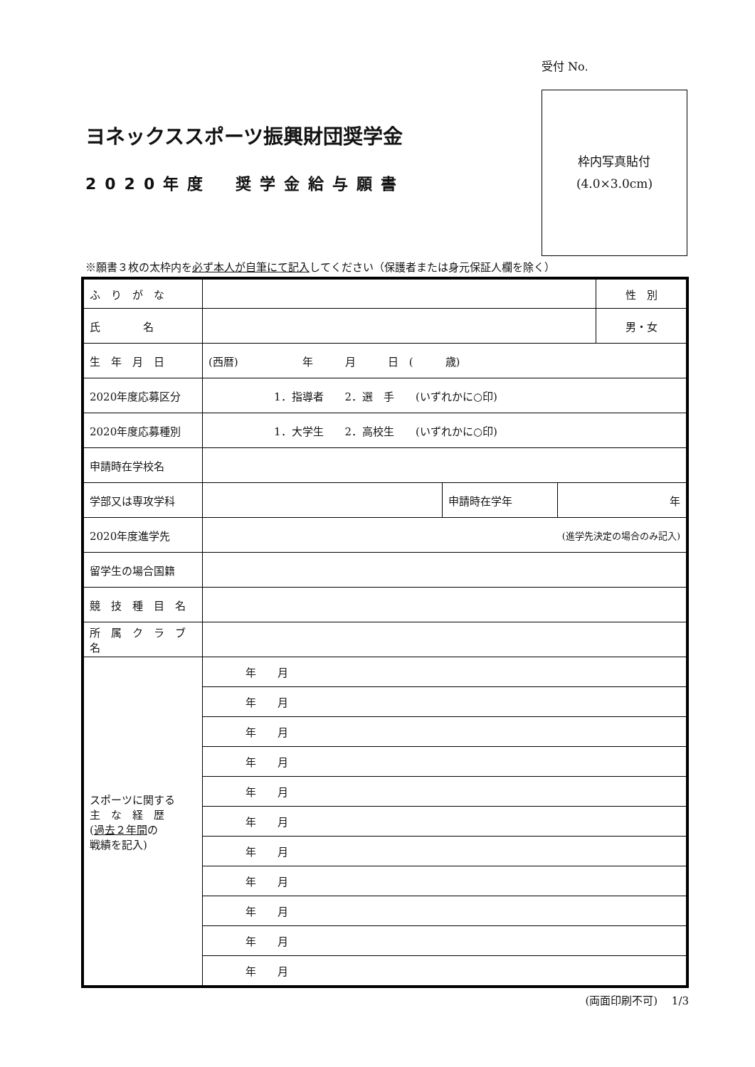ヨネックススポーツ振興財団奨学金
2020年度　奨学金給与願書
受付 No.
枠内写真貼付
(4.0×3.0cm)
※願書３枚の太枠内を必ず本人が自筆にて記入してください（保護者または身元保証人欄を除く）
| ふ り が な | | | | 性 別 |
| 氏 名 | | | | 男・女 |
| 生 年 月 日 | (西暦) 年 月 日 ( 歳) | | | |
| 2020年度応募区分 | 1．指導者 2．選 手 (いずれかに○印) | | | |
| 2020年度応募種別 | 1．大学生 2．高校生 (いずれかに○印) | | | |
| 申請時在学校名 | | | | |
| 学部又は専攻学科 | | 申請時在学年 | 年 | |
| 2020年度進学先 | (進学先決定の場合のみ記入) | | | |
| 留学生の場合国籍 | | | | |
| 競 技 種 目 名 | | | | |
| 所 属 ク ラ ブ 名 | | | | |
| スポーツに関する 主 な 経 歴 ( 過去２年間 の 戦績を記入) | 年 月 | | | |
| | 年 月 | | | |
| | 年 月 | | | |
| | 年 月 | | | |
| | 年 月 | | | |
| | 年 月 | | | |
| | 年 月 | | | |
| | 年 月 | | | |
| | 年 月 | | | |
| | 年 月 | | | |
| | 年 月 | | | |
(両面印刷不可)　 1/3